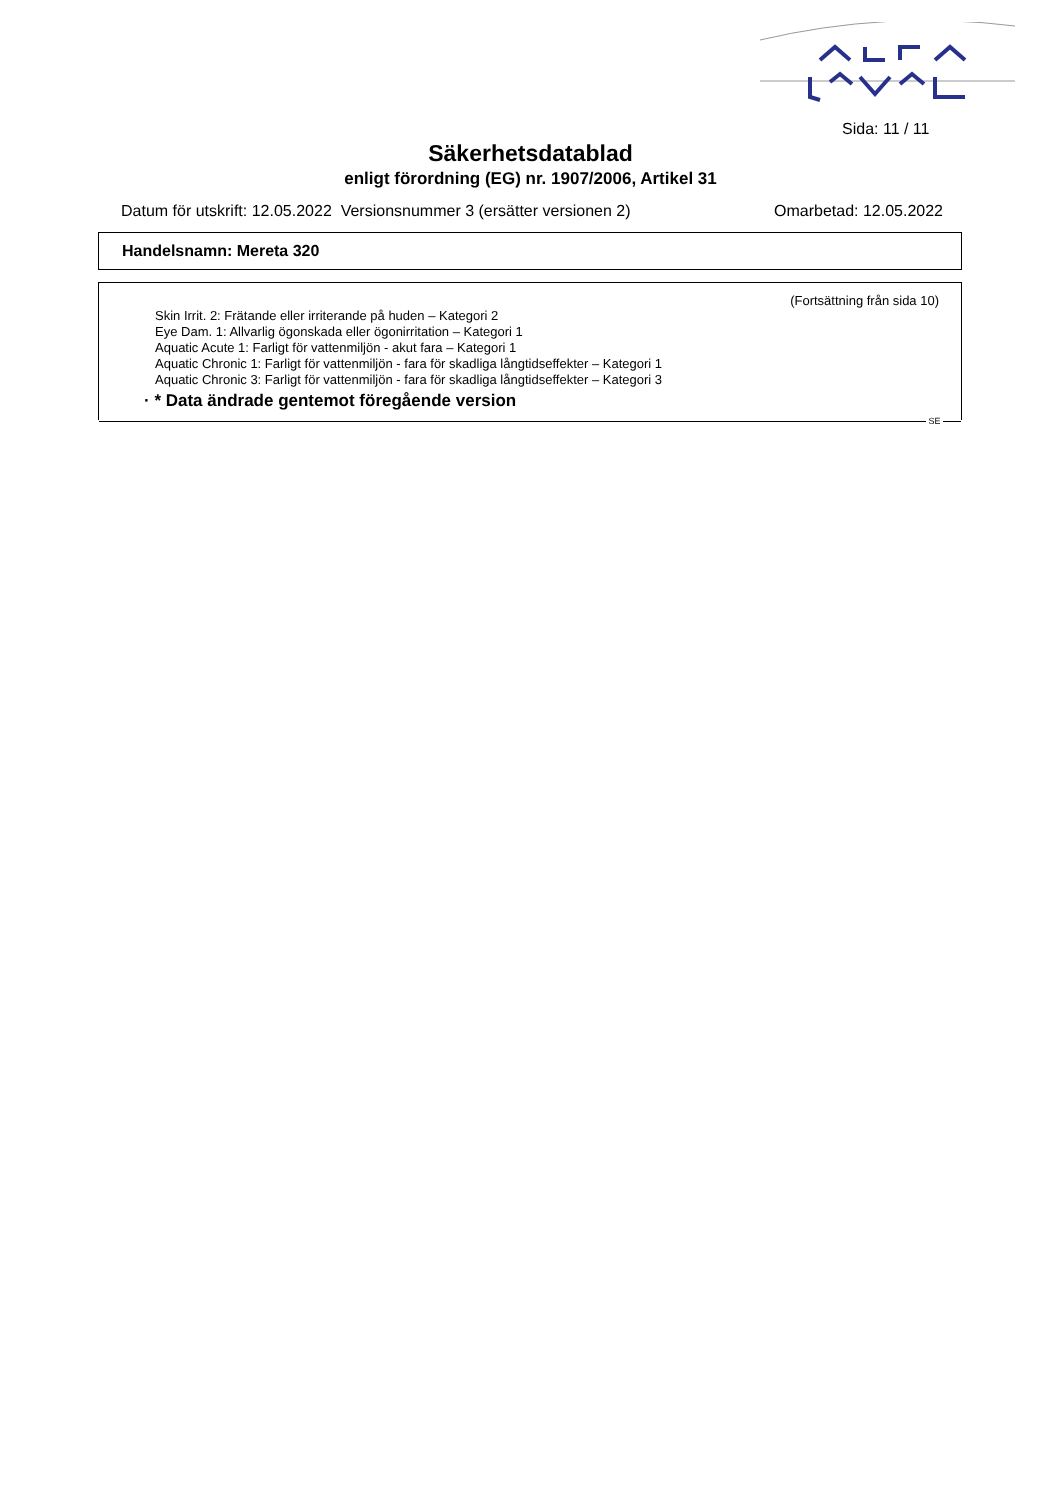Sida: 11 / 11
Säkerhetsdatablad
enligt förordning (EG) nr. 1907/2006, Artikel 31
Datum för utskrift: 12.05.2022 Versionsnummer 3 (ersätter versionen 2) Omarbetad: 12.05.2022
Handelsnamn: Mereta 320
(Fortsättning från sida 10)
Skin Irrit. 2: Frätande eller irriterande på huden – Kategori 2
Eye Dam. 1: Allvarlig ögonskada eller ögonirritation – Kategori 1
Aquatic Acute 1: Farligt för vattenmiljön - akut fara – Kategori 1
Aquatic Chronic 1: Farligt för vattenmiljön - fara för skadliga långtidseffekter – Kategori 1
Aquatic Chronic 3: Farligt för vattenmiljön - fara för skadliga långtidseffekter – Kategori 3
· * Data ändrade gentemot föregående version
SE